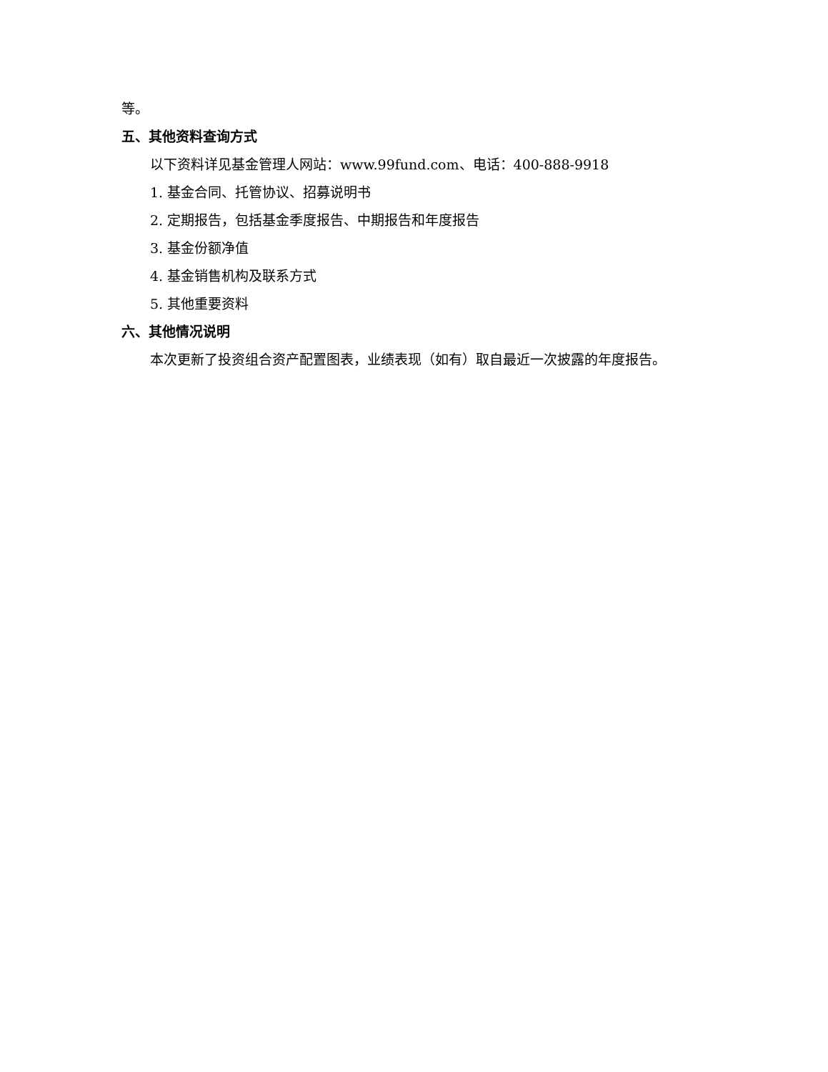等。
五、其他资料查询方式
以下资料详见基金管理人网站：www.99fund.com、电话：400-888-9918
1. 基金合同、托管协议、招募说明书
2. 定期报告，包括基金季度报告、中期报告和年度报告
3. 基金份额净值
4. 基金销售机构及联系方式
5. 其他重要资料
六、其他情况说明
本次更新了投资组合资产配置图表，业绩表现（如有）取自最近一次披露的年度报告。